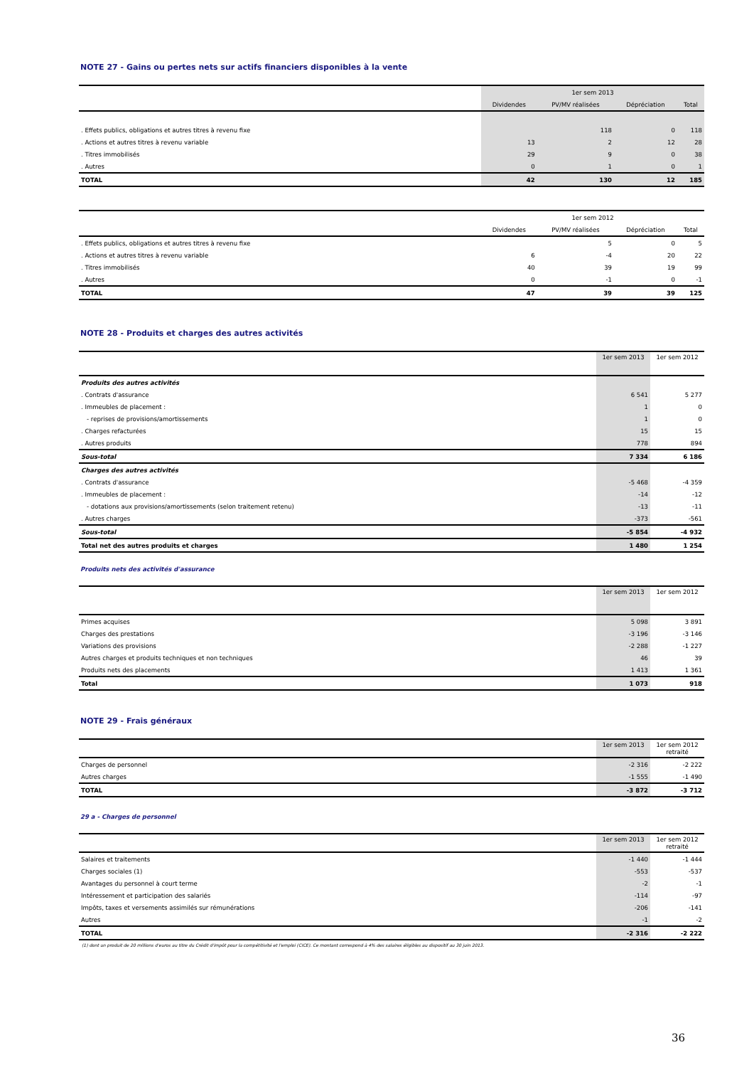NOTE 27 - Gains ou pertes nets sur actifs financiers disponibles à la vente
| | 1er sem 2013 | | | |
| --- | --- | --- | --- | --- |
| | Dividendes | PV/MV réalisées | Dépréciation | Total |
| . Effets publics, obligations et autres titres à revenu fixe | | 118 | 0 | 118 |
| . Actions et autres titres à revenu variable | 13 | 2 | 12 | 28 |
| . Titres immobilisés | 29 | 9 | 0 | 38 |
| . Autres | 0 | 1 | 0 | 1 |
| TOTAL | 42 | 130 | 12 | 185 |
| | 1er sem 2012 | | | |
| --- | --- | --- | --- | --- |
| | Dividendes | PV/MV réalisées | Dépréciation | Total |
| . Effets publics, obligations et autres titres à revenu fixe | | 5 | 0 | 5 |
| . Actions et autres titres à revenu variable | 6 | -4 | 20 | 22 |
| . Titres immobilisés | 40 | 39 | 19 | 99 |
| . Autres | 0 | -1 | 0 | -1 |
| TOTAL | 47 | 39 | 39 | 125 |
NOTE 28 - Produits et charges des autres activités
| | 1er sem 2013 | 1er sem 2012 |
| --- | --- | --- |
| Produits des autres activités | | |
| . Contrats d'assurance | 6 541 | 5 277 |
| . Immeubles de placement : | 1 | 0 |
| - reprises de provisions/amortissements | 1 | 0 |
| . Charges refacturées | 15 | 15 |
| . Autres produits | 778 | 894 |
| Sous-total | 7 334 | 6 186 |
| Charges des autres activités | | |
| . Contrats d'assurance | -5 468 | -4 359 |
| . Immeubles de placement : | -14 | -12 |
| - dotations aux provisions/amortissements (selon traitement retenu) | -13 | -11 |
| . Autres charges | -373 | -561 |
| Sous-total | -5 854 | -4 932 |
| Total net des autres produits et charges | 1 480 | 1 254 |
Produits nets des activités d'assurance
| | 1er sem 2013 | 1er sem 2012 |
| --- | --- | --- |
| Primes acquises | 5 098 | 3 891 |
| Charges des prestations | -3 196 | -3 146 |
| Variations des provisions | -2 288 | -1 227 |
| Autres charges et produits techniques et non techniques | 46 | 39 |
| Produits nets des placements | 1 413 | 1 361 |
| Total | 1 073 | 918 |
NOTE 29 - Frais généraux
| | 1er sem 2013 | 1er sem 2012 retraité |
| --- | --- | --- |
| Charges de personnel | -2 316 | -2 222 |
| Autres charges | -1 555 | -1 490 |
| TOTAL | -3 872 | -3 712 |
29 a - Charges de personnel
| | 1er sem 2013 | 1er sem 2012 retraité |
| --- | --- | --- |
| Salaires et traitements | -1 440 | -1 444 |
| Charges sociales (1) | -553 | -537 |
| Avantages du personnel à court terme | -2 | -1 |
| Intéressement et participation des salariés | -114 | -97 |
| Impôts, taxes et versements assimilés sur rémunérations | -206 | -141 |
| Autres | -1 | -2 |
| TOTAL | -2 316 | -2 222 |
(1) dont un produit de 20 millions d'euros au titre du Crédit d'impôt pour la compétitivité et l'emploi (CICE). Ce montant correspond à 4% des salaires éligibles au dispositif au 30 juin 2013.
36